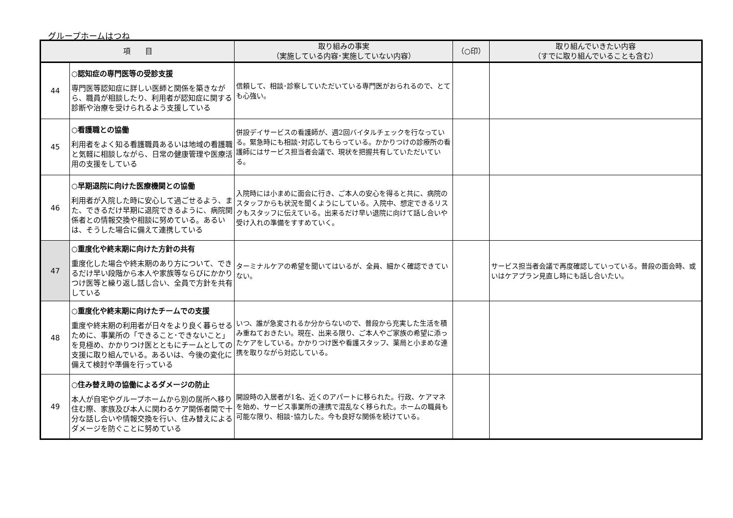グループホームはつね
| 項 目 | | 取り組みの事実 （実施している内容･実施していない内容） | （○印） | 取り組んでいきたい内容 （すでに取り組んでいることも含む） |
| --- | --- | --- | --- | --- |
| 44 | ○認知症の専門医等の受診支援 専門医等認知症に詳しい医師と関係を築きながら、職員が相談したり、利用者が認知症に関する診断や治療を受けられるよう支援している | 信頼して、相談･診察していただいている専門医がおられるので、とても心強い。 | | |
| 45 | ○看護職との協働 利用者をよく知る看護職員あるいは地域の看護職と気軽に相談しながら、日常の健康管理や医療活用の支援をしている | 併設デイサービスの看護師が、週2回バイタルチェックを行なっている。緊急時にも相談･対応してもらっている。かかりつけの診療所の看護師にはサービス担当者会議で、現状を把握共有していただいている。 | | |
| 46 | ○早期退院に向けた医療機関との協働 利用者が入院した時に安心して過ごせるよう、また、できるだけ早期に退院できるように、病院関係者との情報交換や相談に努めている。あるいは、そうした場合に備えて連携している | 入院時には小まめに面会に行き、ご本人の安心を得ると共に、病院のスタッフからも状況を聞くようにしている。入院中、想定できるリスクもスタッフに伝えている。出来るだけ早い退院に向けて話し合いや受け入れの準備をすすめていく。 | | |
| 47 | ○重度化や終末期に向けた方針の共有 重度化した場合や終末期のあり方について、できるだけ早い段階から本人や家族等ならびにかかりつけ医等と繰り返し話し合い、全員で方針を共有している | ターミナルケアの希望を聞いてはいるが、全員、細かく確認できていない。 | | サービス担当者会議で再度確認していっている。普段の面会時、或いはケアプラン見直し時にも話し合いたい。 |
| 48 | ○重度化や終末期に向けたチームでの支援 重度や終末期の利用者が日々をより良く暮らせるために、事業所の「できること･できないこと」を見極め、かかりつけ医とともにチームとしての支援に取り組んでいる。あるいは、今後の変化に備えて検討や準備を行っている | いつ、誰が急変されるか分からないので、普段から充実した生活を積み重ねておきたい。現在、出来る限り、ご本人やご家族の希望に添ったケアをしている。かかりつけ医や看護スタッフ、薬局と小まめな連携を取りながら対応している。 | | |
| 49 | ○住み替え時の協働によるダメージの防止 本人が自宅やグループホームから別の居所へ移り住む際、家族及び本人に関わるケア関係者間で十分な話し合いや情報交換を行い、住み替えによるダメージを防ぐことに努めている | 開設時の入居者が1名、近くのアパートに移られた。行政、ケアマネを始め、サービス事業所の連携で混乱なく移られた。ホームの職員も可能な限り、相談･協力した。今も良好な関係を続けている。 | | |